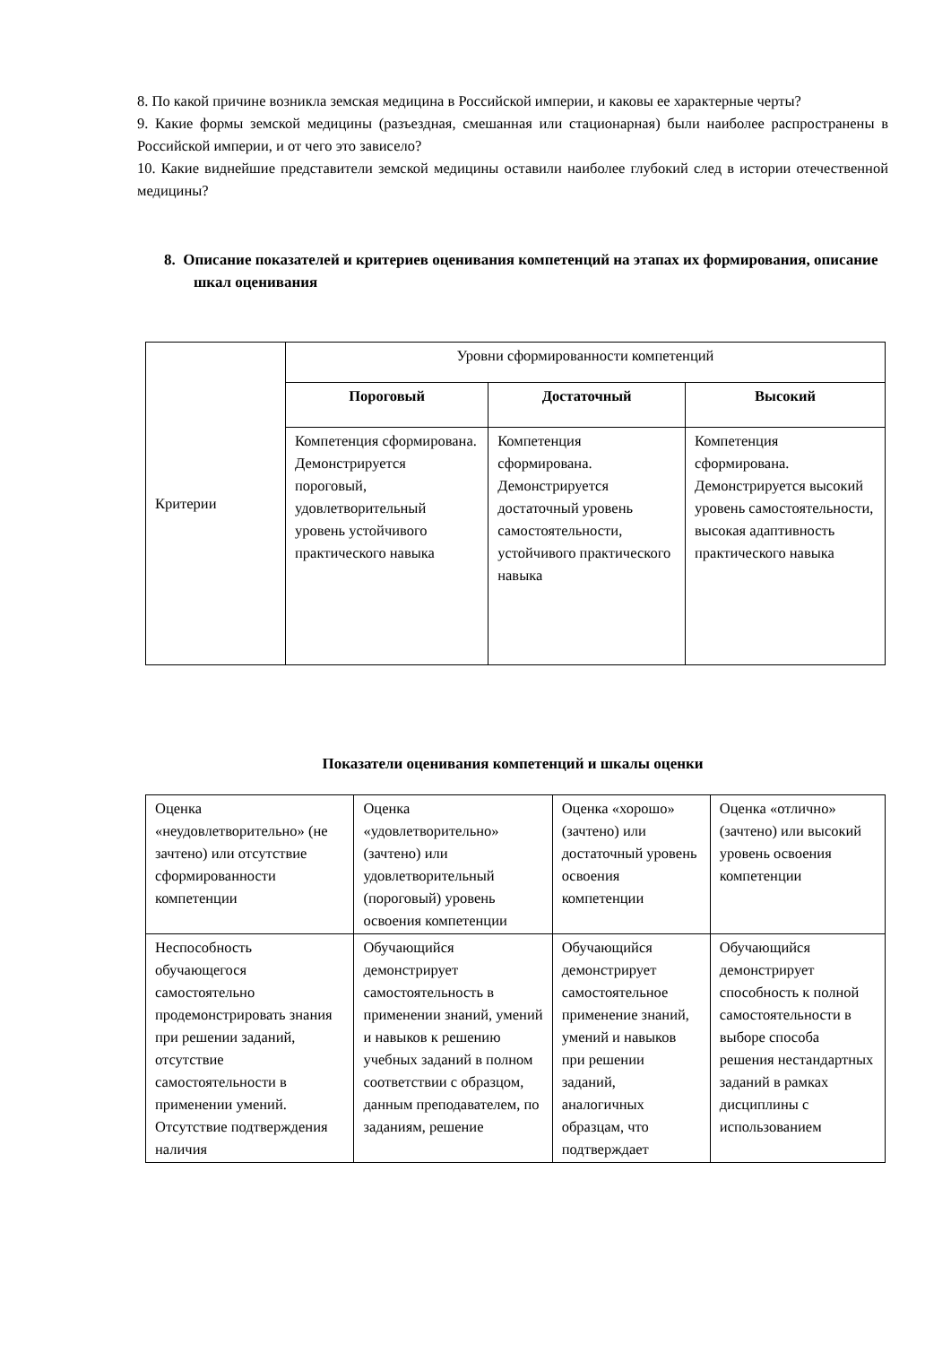8. По какой причине возникла земская медицина в Российской империи, и каковы ее характерные черты?
9. Какие формы земской медицины (разъездная, смешанная или стационарная) были наиболее распространены в Российской империи, и от чего это зависело?
10. Какие виднейшие представители земской медицины оставили наиболее глубокий след в истории отечественной медицины?
8. Описание показателей и критериев оценивания компетенций на этапах их формирования, описание шкал оценивания
| Критерии | Уровни сформированности компетенций | | |
| | Пороговый | Достаточный | Высокий |
| | Компетенция сформирована. Демонстрируется пороговый, удовлетворительный уровень устойчивого практического навыка | Компетенция сформирована. Демонстрируется достаточный уровень самостоятельности, устойчивого практического навыка | Компетенция сформирована. Демонстрируется высокий уровень самостоятельности, высокая адаптивность практического навыка |
Показатели оценивания компетенций и шкалы оценки
| Оценка «неудовлетворительно» (не зачтено) или отсутствие сформированности компетенции | Оценка «удовлетворительно» (зачтено) или удовлетворительный (пороговый) уровень освоения компетенции | Оценка «хорошо» (зачтено) или достаточный уровень освоения компетенции | Оценка «отлично» (зачтено) или высокий уровень освоения компетенции |
| --- | --- | --- | --- |
| Неспособность обучающегося самостоятельно продемонстрировать знания при решении заданий, отсутствие самостоятельности в применении умений. Отсутствие подтверждения наличия | Обучающийся демонстрирует самостоятельность в применении знаний, умений и навыков к решению учебных заданий в полном соответствии с образцом, данным преподавателем, по заданиям, решение | Обучающийся демонстрирует самостоятельное применение знаний, умений и навыков при решении заданий, аналогичных образцам, что подтверждает | Обучающийся демонстрирует способность к полной самостоятельности в выборе способа решения нестандартных заданий в рамках дисциплины с использованием |